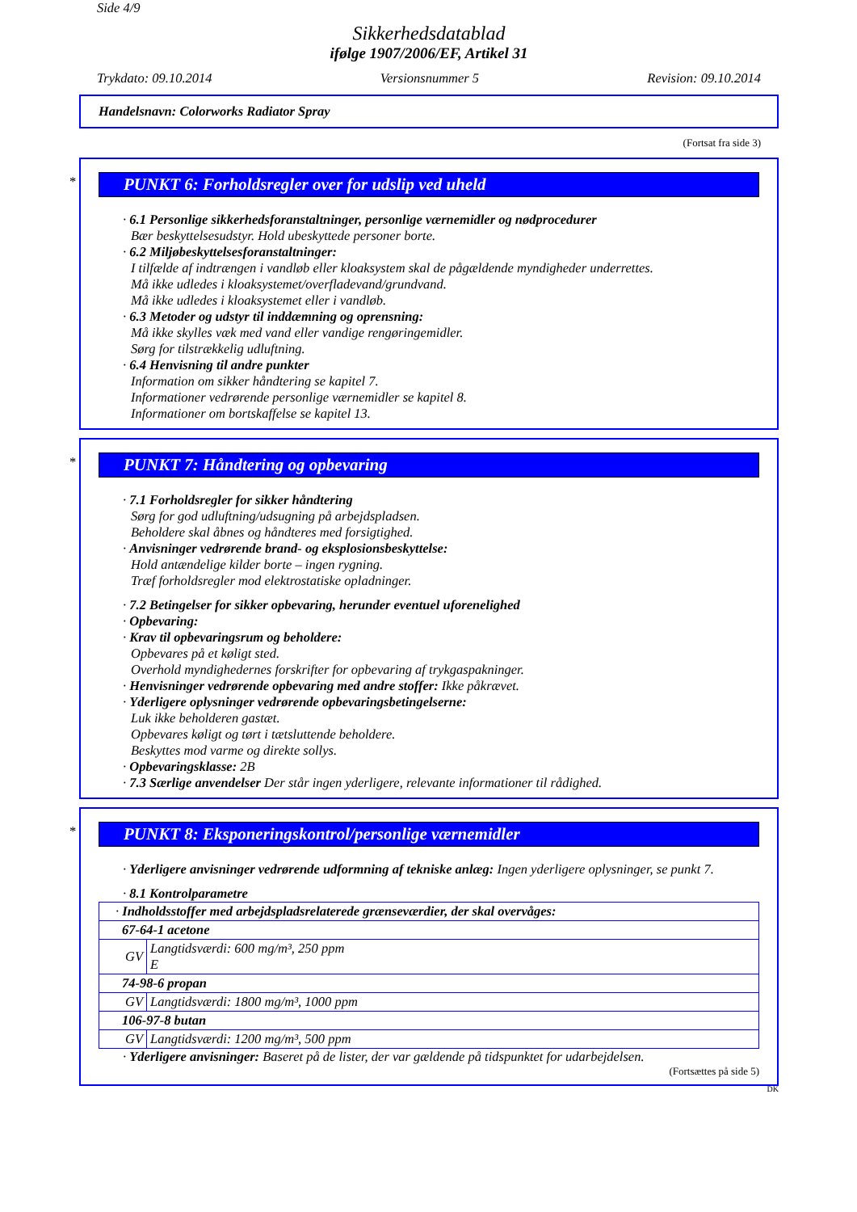Side 4/9
Sikkerhedsdatablad
ifølge 1907/2006/EF, Artikel 31
Trykdato: 09.10.2014 Versionsnummer 5 Revision: 09.10.2014
Handelsnavn: Colorworks Radiator Spray
(Fortsat fra side 3)
*
PUNKT 6: Forholdsregler over for udslip ved uheld
· 6.1 Personlige sikkerhedsforanstaltninger, personlige værnemidler og nødprocedurer
Bær beskyttelsesudstyr. Hold ubeskyttede personer borte.
· 6.2 Miljøbeskyttelsesforanstaltninger:
I tilfælde af indtrængen i vandløb eller kloaksystem skal de pågældende myndigheder underrettes.
Må ikke udledes i kloaksystemet/overfladevand/grundvand.
Må ikke udledes i kloaksystemet eller i vandløb.
· 6.3 Metoder og udstyr til inddæmning og oprensning:
Må ikke skylles væk med vand eller vandige rengøringemidler.
Sørg for tilstrækkelig udluftning.
· 6.4 Henvisning til andre punkter
Information om sikker håndtering se kapitel 7.
Informationer vedrørende personlige værnemidler se kapitel 8.
Informationer om bortskaffelse se kapitel 13.
*
PUNKT 7: Håndtering og opbevaring
· 7.1 Forholdsregler for sikker håndtering
Sørg for god udluftning/udsugning på arbejdspladsen.
Beholdere skal åbnes og håndteres med forsigtighed.
· Anvisninger vedrørende brand- og eksplosionsbeskyttelse:
Hold antændelige kilder borte – ingen rygning.
Træf forholdsregler mod elektrostatiske opladninger.
· 7.2 Betingelser for sikker opbevaring, herunder eventuel uforenelighed
· Opbevaring:
· Krav til opbevaringsrum og beholdere:
Opbevares på et køligt sted.
Overhold myndighedernes forskrifter for opbevaring af trykgaspakninger.
· Henvisninger vedrørende opbevaring med andre stoffer: Ikke påkrævet.
· Yderligere oplysninger vedrørende opbevaringsbetingelserne:
Luk ikke beholderen gastæt.
Opbevares køligt og tørt i tætsluttende beholdere.
Beskyttes mod varme og direkte sollys.
· Opbevaringsklasse: 2B
· 7.3 Særlige anvendelser Der står ingen yderligere, relevante informationer til rådighed.
*
PUNKT 8: Eksponeringskontrol/personlige værnemidler
· Yderligere anvisninger vedrørende udformning af tekniske anlæg: Ingen yderligere oplysninger, se punkt 7.
· 8.1 Kontrolparametre
| · Indholdsstoffer med arbejdspladsrelaterede grænseværdier, der skal overvåges: | |
| 67-64-1 acetone | |
| GV | Langtidsværdi: 600 mg/m³, 250 ppm E |
| 74-98-6 propan | |
| GV | Langtidsværdi: 1800 mg/m³, 1000 ppm |
| 106-97-8 butan | |
| GV | Langtidsværdi: 1200 mg/m³, 500 ppm |
· Yderligere anvisninger: Baseret på de lister, der var gældende på tidspunktet for udarbejdelsen.
(Fortsættes på side 5)
DK